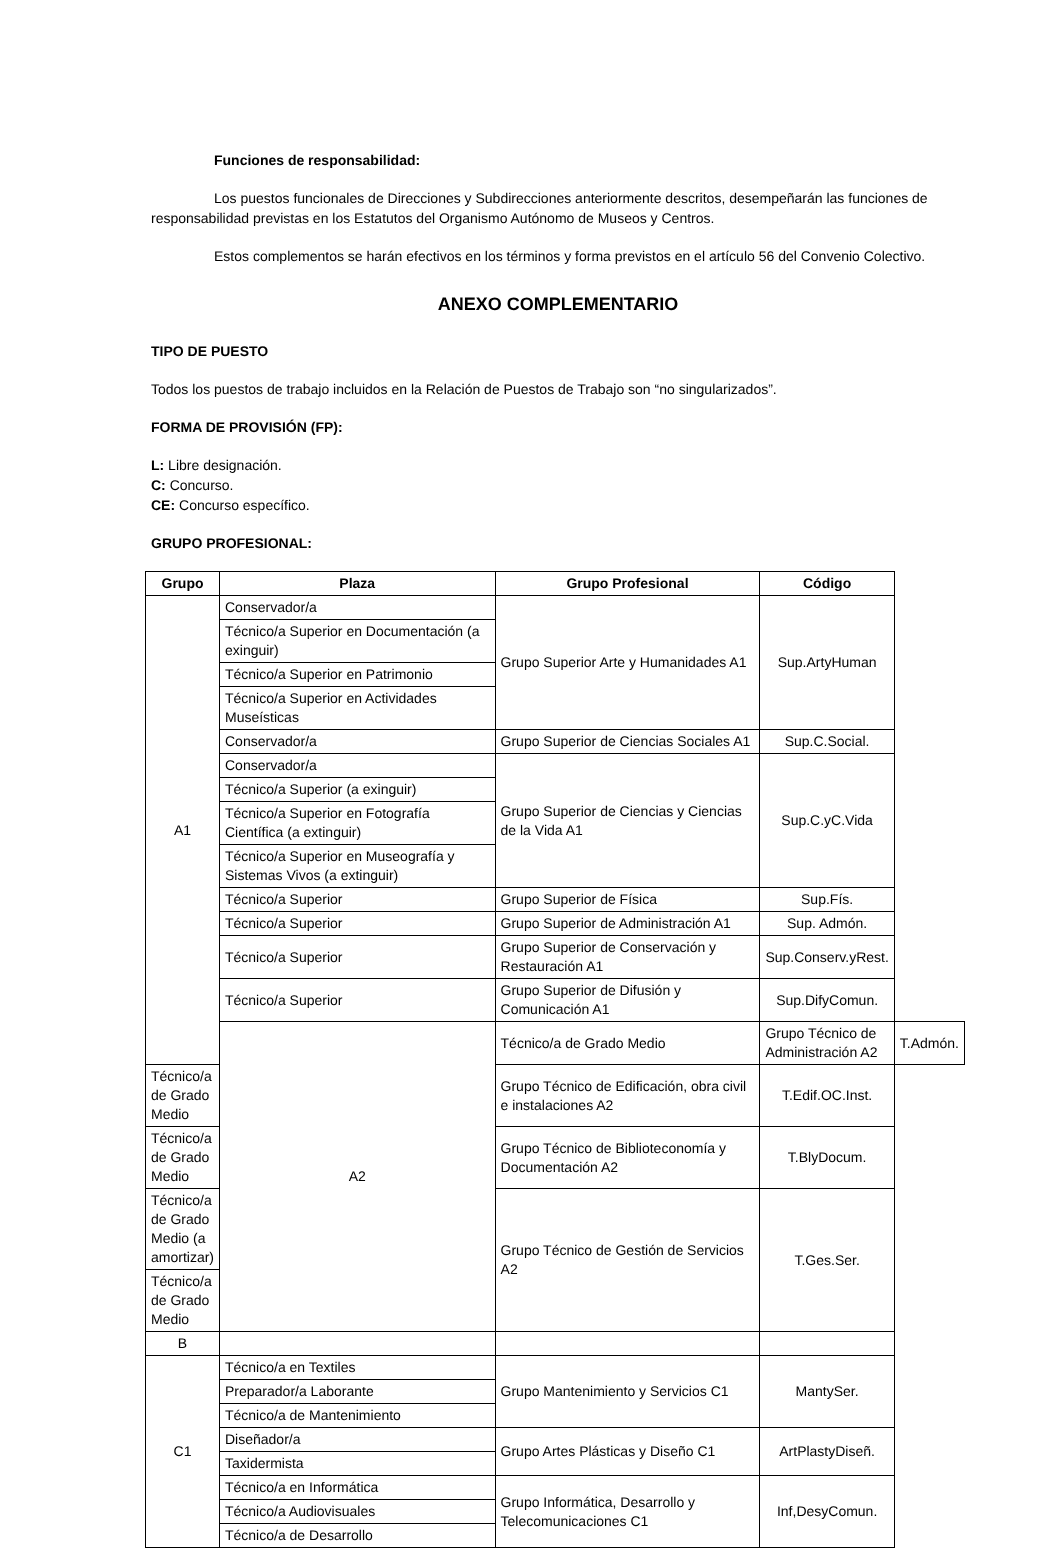Funciones de responsabilidad:
Los puestos funcionales de Direcciones y Subdirecciones anteriormente descritos, desempeñarán las funciones de responsabilidad previstas en los Estatutos del Organismo Autónomo de Museos y Centros.
Estos complementos se harán efectivos en los términos y forma previstos en el artículo 56 del Convenio Colectivo.
ANEXO COMPLEMENTARIO
TIPO DE PUESTO
Todos los puestos de trabajo incluidos en la Relación de Puestos de Trabajo son “no singularizados”.
FORMA DE PROVISIÓN (FP):
L: Libre designación.
C: Concurso.
CE: Concurso específico.
GRUPO PROFESIONAL:
| Grupo | Plaza | Grupo Profesional | Código | |
| --- | --- | --- | --- | --- |
| A1 | Conservador/a | Grupo Superior Arte y Humanidades A1 | Sup.ArtyHuman | |
| | Técnico/a Superior en Documentación (a exinguir) | | | |
| | Técnico/a Superior en Patrimonio | | | |
| | Técnico/a Superior en Actividades Museísticas | | | |
| | Conservador/a | Grupo Superior de Ciencias Sociales A1 | Sup.C.Social. | |
| | Conservador/a | Grupo Superior de Ciencias y Ciencias de la Vida A1 | Sup.C.yC.Vida | |
| | Técnico/a Superior (a exinguir) | | | |
| | Técnico/a Superior en Fotografía Científica (a extinguir) | | | |
| | Técnico/a Superior en Museografía y Sistemas Vivos (a extinguir) | | | |
| | Técnico/a Superior | Grupo Superior de Física | Sup.Fís. | |
| | Técnico/a Superior | Grupo Superior de Administración A1 | Sup. Admón. | |
| | Técnico/a Superior | Grupo Superior de Conservación y Restauración A1 | Sup.Conserv.yRest. | |
| | Técnico/a Superior | Grupo Superior de Difusión y Comunicación A1 | Sup.DifyComun. | |
| | A2 | Técnico/a de Grado Medio | Grupo Técnico de Administración A2 | T.Admón. |
| Técnico/a de Grado Medio | | Grupo Técnico de Edificación, obra civil e instalaciones A2 | T.Edif.OC.Inst. | |
| Técnico/a de Grado Medio | | Grupo Técnico de Biblioteconomía y Documentación A2 | T.BlyDocum. | |
| Técnico/a de Grado Medio (a amortizar) | | Grupo Técnico de Gestión de Servicios A2 | T.Ges.Ser. | |
| Técnico/a de Grado Medio | | | | |
| B | | | | |
| C1 | Técnico/a en Textiles | Grupo Mantenimiento y Servicios C1 | MantySer. | |
| | Preparador/a Laborante | | | |
| | Técnico/a de Mantenimiento | | | |
| | Diseñador/a | Grupo Artes Plásticas y Diseño C1 | ArtPlastyDiseñ. | |
| | Taxidermista | | | |
| | Técnico/a en Informática | Grupo Informática, Desarrollo y Telecomunicaciones C1 | Inf,DesyComun. | |
| | Técnico/a Audiovisuales | | | |
| | Técnico/a de Desarrollo | | | |